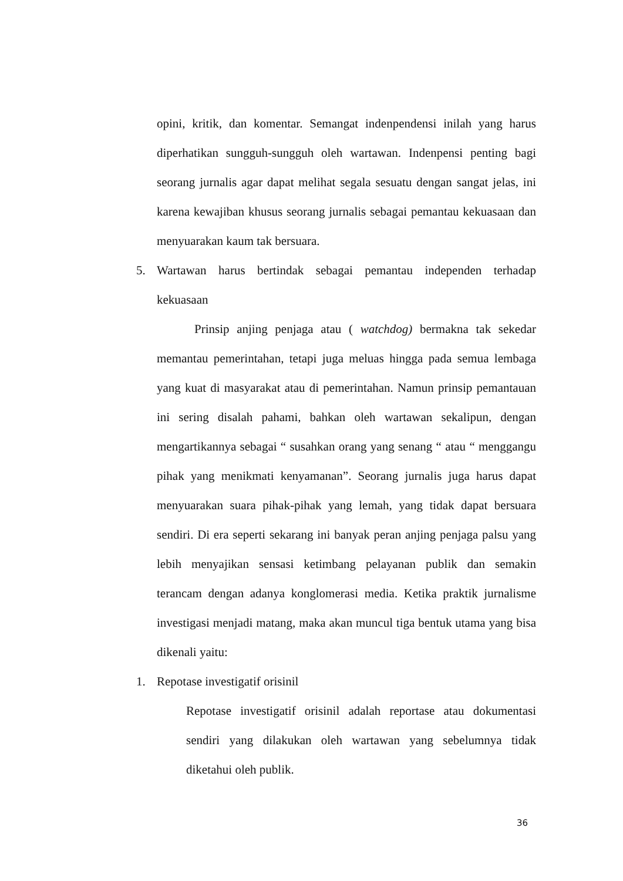opini, kritik, dan komentar. Semangat indenpendensi inilah yang harus diperhatikan sungguh-sungguh oleh wartawan. Indenpensi penting bagi seorang jurnalis agar dapat melihat segala sesuatu dengan sangat jelas, ini karena kewajiban khusus seorang jurnalis sebagai pemantau kekuasaan dan menyuarakan kaum tak bersuara.
5. Wartawan harus bertindak sebagai pemantau independen terhadap kekuasaan
Prinsip anjing penjaga atau ( watchdog) bermakna tak sekedar memantau pemerintahan, tetapi juga meluas hingga pada semua lembaga yang kuat di masyarakat atau di pemerintahan. Namun prinsip pemantauan ini sering disalah pahami, bahkan oleh wartawan sekalipun, dengan mengartikannya sebagai “ susahkan orang yang senang “ atau “ menggangu pihak yang menikmati kenyamanan”. Seorang jurnalis juga harus dapat menyuarakan suara pihak-pihak yang lemah, yang tidak dapat bersuara sendiri. Di era seperti sekarang ini banyak peran anjing penjaga palsu yang lebih menyajikan sensasi ketimbang pelayanan publik dan semakin terancam dengan adanya konglomerasi media. Ketika praktik jurnalisme investigasi menjadi matang, maka akan muncul tiga bentuk utama yang bisa dikenali yaitu:
1. Repotase investigatif orisinil
Repotase investigatif orisinil adalah reportase atau dokumentasi sendiri yang dilakukan oleh wartawan yang sebelumnya tidak diketahui oleh publik.
36